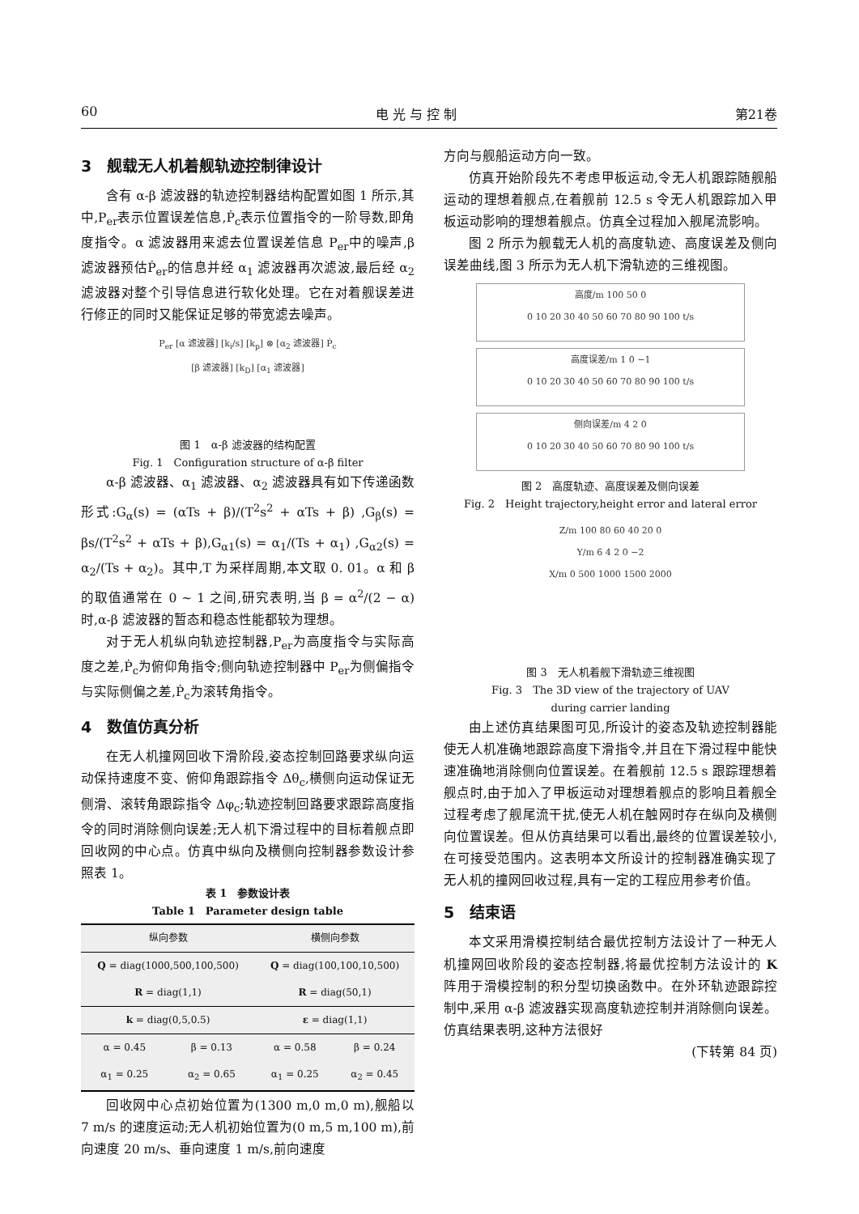60 电 光 与 控 制 第21卷
3　舰载无人机着舰轨迹控制律设计
含有 α-β 滤波器的轨迹控制器结构配置如图 1 所示,其中,P<sub>er</sub>表示位置误差信息,Ṗ<sub>c</sub>表示位置指令的一阶导数,即角度指令。α 滤波器用来滤去位置误差信息 P<sub>er</sub>中的噪声,β 滤波器预估Ṗ<sub>er</sub>的信息并经 α<sub>1</sub> 滤波器再次滤波,最后经 α<sub>2</sub> 滤波器对整个引导信息进行软化处理。它在对着舰误差进行修正的同时又能保证足够的带宽滤去噪声。
P<sub>er</sub> [α 滤波器] [k<sub>i</sub>/s] [k<sub>p</sub>] ⊗ [α<sub>2</sub> 滤波器] Ṗ<sub>c</sub>
[β 滤波器] [k<sub>D</sub>] [α<sub>1</sub> 滤波器]
图 1　α-β 滤波器的结构配置
Fig. 1　Configuration structure of α-β filter
α-β 滤波器、α<sub>1</sub> 滤波器、α<sub>2</sub> 滤波器具有如下传递函数形式:G<sub>α</sub>(s) = (αTs + β)/(T<sup>2</sup>s<sup>2</sup> + αTs + β) ,G<sub>β</sub>(s) = βs/(T<sup>2</sup>s<sup>2</sup> + αTs + β),G<sub>α1</sub>(s) = α<sub>1</sub>/(Ts + α<sub>1</sub>) ,G<sub>α2</sub>(s) = α<sub>2</sub>/(Ts + α<sub>2</sub>)。其中,T 为采样周期,本文取 0. 01。α 和 β 的取值通常在 0 ~ 1 之间,研究表明,当 β = α<sup>2</sup>/(2 − α)时,α-β 滤波器的暂态和稳态性能都较为理想。
对于无人机纵向轨迹控制器,P<sub>er</sub>为高度指令与实际高度之差,Ṗ<sub>c</sub>为俯仰角指令;侧向轨迹控制器中 P<sub>er</sub>为侧偏指令与实际侧偏之差,Ṗ<sub>c</sub>为滚转角指令。
4　数值仿真分析
在无人机撞网回收下滑阶段,姿态控制回路要求纵向运动保持速度不变、俯仰角跟踪指令 Δθ<sub>c</sub>,横侧向运动保证无侧滑、滚转角跟踪指令 Δφ<sub>c</sub>;轨迹控制回路要求跟踪高度指令的同时消除侧向误差;无人机下滑过程中的目标着舰点即回收网的中心点。仿真中纵向及横侧向控制器参数设计参照表 1。
表 1　参数设计表
Table 1　Parameter design table
| 纵向参数 | | 横侧向参数 | |
| --- | --- | --- | --- |
| Q = diag(1000,500,100,500) | | Q = diag(100,100,10,500) | |
| R = diag(1,1) | | R = diag(50,1) | |
| k = diag(0,5,0.5) | | ε = diag(1,1) | |
| α = 0.45 | β = 0.13 | α = 0.58 | β = 0.24 |
| α<sub>1</sub> = 0.25 | α<sub>2</sub> = 0.65 | α<sub>1</sub> = 0.25 | α<sub>2</sub> = 0.45 |
回收网中心点初始位置为(1300 m,0 m,0 m),舰船以 7 m/s 的速度运动;无人机初始位置为(0 m,5 m,100 m),前向速度 20 m/s、垂向速度 1 m/s,前向速度
方向与舰船运动方向一致。
仿真开始阶段先不考虑甲板运动,令无人机跟踪随舰船运动的理想着舰点,在着舰前 12.5 s 令无人机跟踪加入甲板运动影响的理想着舰点。仿真全过程加入舰尾流影响。
图 2 所示为舰载无人机的高度轨迹、高度误差及侧向误差曲线,图 3 所示为无人机下滑轨迹的三维视图。
高度/m 100 50 0
0 10 20 30 40 50 60 70 80 90 100 t/s
高度误差/m 1 0 −1
0 10 20 30 40 50 60 70 80 90 100 t/s
侧向误差/m 4 2 0
0 10 20 30 40 50 60 70 80 90 100 t/s
图 2　高度轨迹、高度误差及侧向误差
Fig. 2　Height trajectory,height error and lateral error
Z/m 100 80 60 40 20 0
Y/m 6 4 2 0 −2
X/m 0 500 1000 1500 2000
图 3　无人机着舰下滑轨迹三维视图
Fig. 3　The 3D view of the trajectory of UAV
during carrier landing
由上述仿真结果图可见,所设计的姿态及轨迹控制器能使无人机准确地跟踪高度下滑指令,并且在下滑过程中能快速准确地消除侧向位置误差。在着舰前 12.5 s 跟踪理想着舰点时,由于加入了甲板运动对理想着舰点的影响且着舰全过程考虑了舰尾流干扰,使无人机在触网时存在纵向及横侧向位置误差。但从仿真结果可以看出,最终的位置误差较小,在可接受范围内。这表明本文所设计的控制器准确实现了无人机的撞网回收过程,具有一定的工程应用参考价值。
5　结束语
本文采用滑模控制结合最优控制方法设计了一种无人机撞网回收阶段的姿态控制器,将最优控制方法设计的 K 阵用于滑模控制的积分型切换函数中。在外环轨迹跟踪控制中,采用 α-β 滤波器实现高度轨迹控制并消除侧向误差。仿真结果表明,这种方法很好
(下转第 84 页)